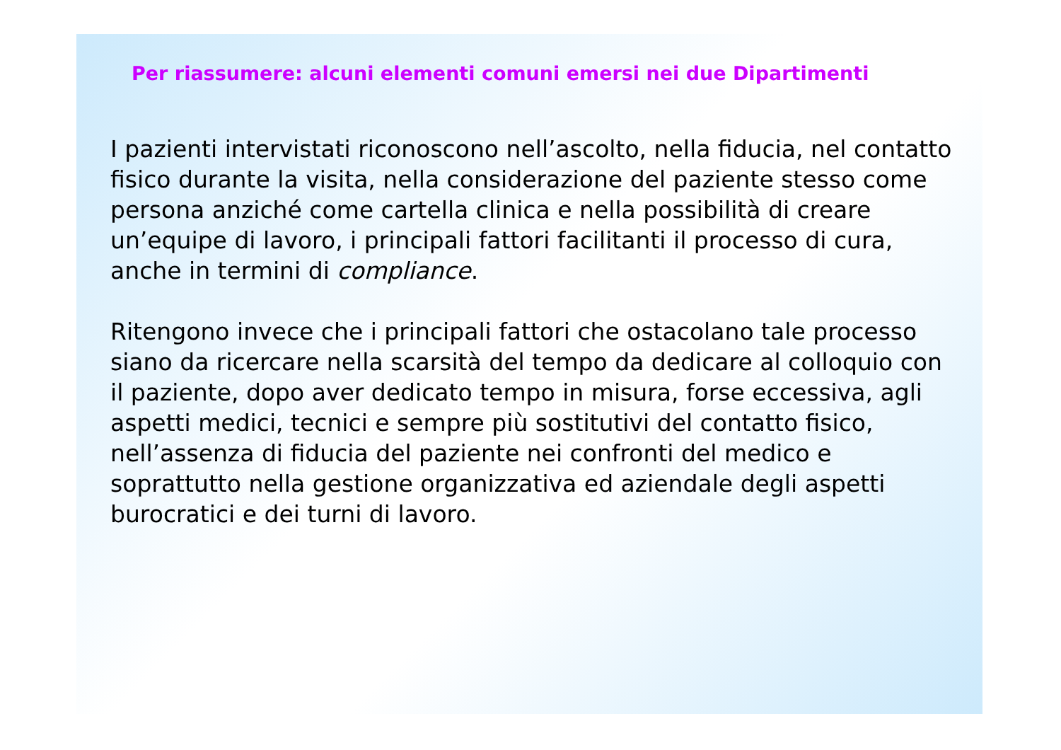Per riassumere: alcuni elementi comuni emersi nei due Dipartimenti
I pazienti intervistati riconoscono nell’ascolto, nella fiducia, nel contatto fisico durante la visita, nella considerazione del paziente stesso come persona anziché come cartella clinica e nella possibilità di creare un’equipe di lavoro, i principali fattori facilitanti il processo di cura, anche in termini di compliance.
Ritengono invece che i principali fattori che ostacolano tale processo siano da ricercare nella scarsità del tempo da dedicare al colloquio con il paziente, dopo aver dedicato tempo in misura, forse eccessiva, agli aspetti medici, tecnici e sempre più sostitutivi del contatto fisico, nell’assenza di fiducia del paziente nei confronti del medico e soprattutto nella gestione organizzativa ed aziendale degli aspetti burocratici e dei turni di lavoro.